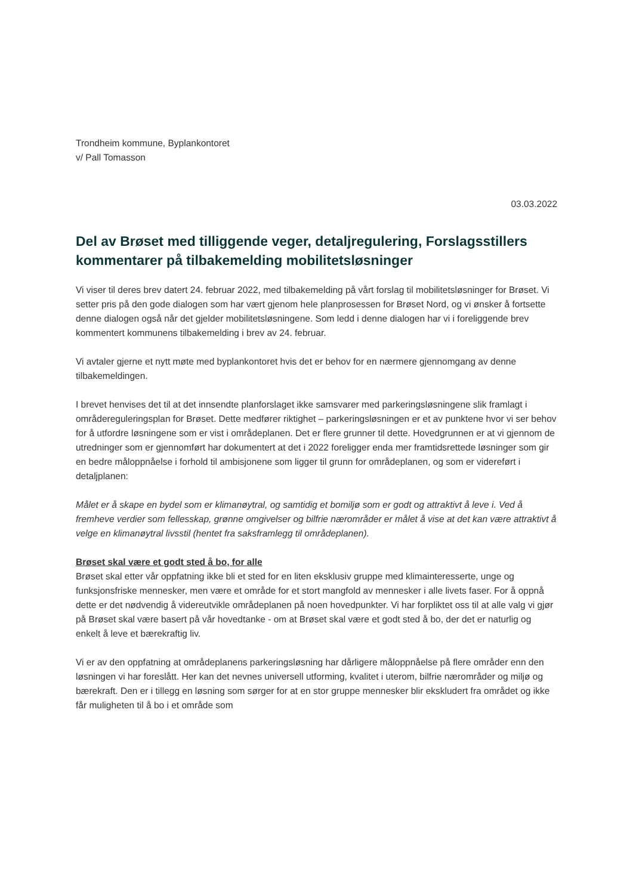Trondheim kommune, Byplankontoret
v/ Pall Tomasson
03.03.2022
Del av Brøset med tilliggende veger, detaljregulering, Forslagsstillers kommentarer på tilbakemelding mobilitetsløsninger
Vi viser til deres brev datert 24. februar 2022, med tilbakemelding på vårt forslag til mobilitetsløsninger for Brøset. Vi setter pris på den gode dialogen som har vært gjenom hele planprosessen for Brøset Nord, og vi ønsker å fortsette denne dialogen også når det gjelder mobilitetsløsningene. Som ledd i denne dialogen har vi i foreliggende brev kommentert kommunens tilbakemelding i brev av 24. februar.
Vi avtaler gjerne et nytt møte med byplankontoret hvis det er behov for en nærmere gjennomgang av denne tilbakemeldingen.
I brevet henvises det til at det innsendte planforslaget ikke samsvarer med parkeringsløsningene slik framlagt i områdereguleringsplan for Brøset. Dette medfører riktighet – parkeringsløsningen er et av punktene hvor vi ser behov for å utfordre løsningene som er vist i områdeplanen. Det er flere grunner til dette. Hovedgrunnen er at vi gjennom de utredninger som er gjennomført har dokumentert at det i 2022 foreligger enda mer framtidsrettede løsninger som gir en bedre måloppnåelse i forhold til ambisjonene som ligger til grunn for områdeplanen, og som er videreført i detaljplanen:
Målet er å skape en bydel som er klimanøytral, og samtidig et bomiljø som er godt og attraktivt å leve i. Ved å fremheve verdier som fellesskap, grønne omgivelser og bilfrie nærområder er målet å vise at det kan være attraktivt å velge en klimanøytral livsstil (hentet fra saksframlegg til områdeplanen).
Brøset skal være et godt sted å bo, for alle
Brøset skal etter vår oppfatning ikke bli et sted for en liten eksklusiv gruppe med klimainteresserte, unge og funksjonsfriske mennesker, men være et område for et stort mangfold av mennesker i alle livets faser. For å oppnå dette er det nødvendig å videreutvikle områdeplanen på noen hovedpunkter. Vi har forpliktet oss til at alle valg vi gjør på Brøset skal være basert på vår hovedtanke - om at Brøset skal være et godt sted å bo, der det er naturlig og enkelt å leve et bærekraftig liv.
Vi er av den oppfatning at områdeplanens parkeringsløsning har dårligere måloppnåelse på flere områder enn den løsningen vi har foreslått. Her kan det nevnes universell utforming, kvalitet i uterom, bilfrie nærområder og miljø og bærekraft. Den er i tillegg en løsning som sørger for at en stor gruppe mennesker blir ekskludert fra området og ikke får muligheten til å bo i et område som